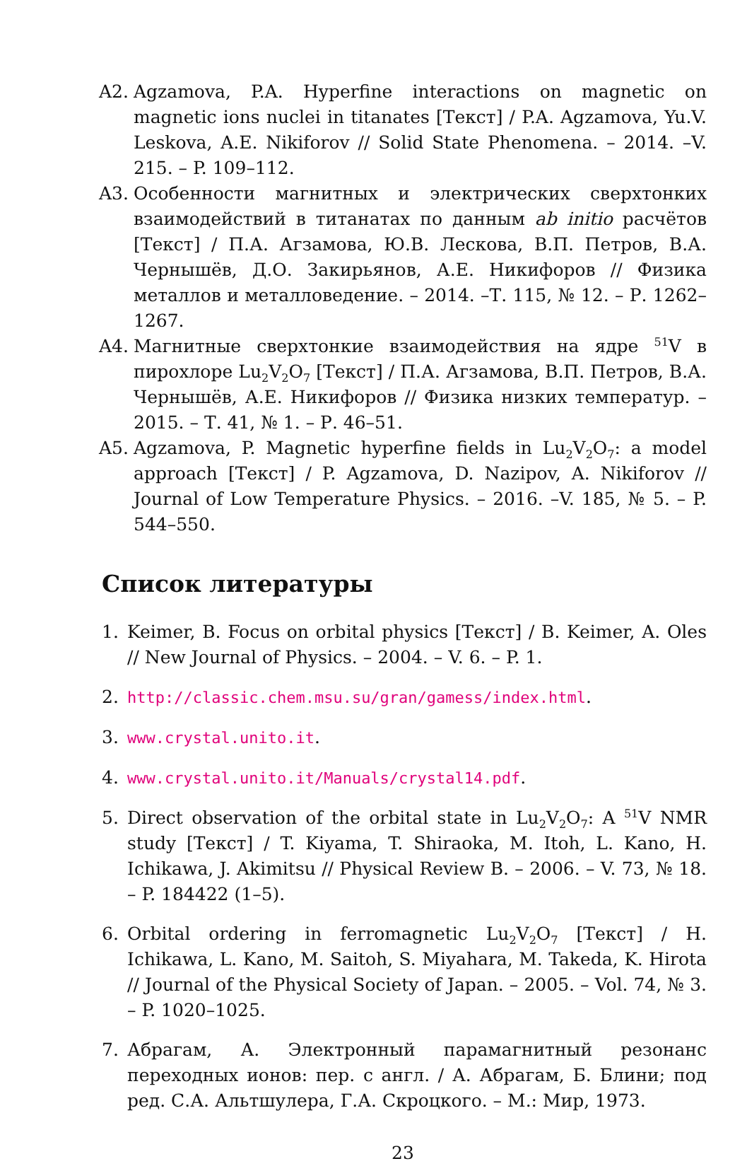A2. Agzamova, P.A. Hyperfine interactions on magnetic on magnetic ions nuclei in titanates [Текст] / P.A. Agzamova, Yu.V. Leskova, A.E. Nikiforov // Solid State Phenomena. – 2014. –V. 215. – P. 109–112.
A3. Особенности магнитных и электрических сверхтонких взаимодействий в титанатах по данным ab initio расчётов [Текст] / П.А. Агзамова, Ю.В. Лескова, В.П. Петров, В.А. Чернышёв, Д.О. Закирьянов, А.Е. Никифоров // Физика металлов и металловедение. – 2014. –Т. 115, № 12. – Р. 1262–1267.
A4. Магнитные сверхтонкие взаимодействия на ядре <sup>51</sup>V в пирохлоре Lu<sub>2</sub>V<sub>2</sub>O<sub>7</sub> [Текст] / П.А. Агзамова, В.П. Петров, В.А. Чернышёв, А.Е. Никифоров // Физика низких температур. – 2015. – Т. 41, № 1. – Р. 46–51.
A5. Agzamova, P. Magnetic hyperfine fields in Lu<sub>2</sub>V<sub>2</sub>O<sub>7</sub>: a model approach [Текст] / P. Agzamova, D. Nazipov, A. Nikiforov // Journal of Low Temperature Physics. – 2016. –V. 185, № 5. – P. 544–550.
Список литературы
1. Keimer, B. Focus on orbital physics [Текст] / B. Keimer, A. Oles // New Journal of Physics. – 2004. – V. 6. – P. 1.
2. http://classic.chem.msu.su/gran/gamess/index.html.
3. www.crystal.unito.it.
4. www.crystal.unito.it/Manuals/crystal14.pdf.
5. Direct observation of the orbital state in Lu<sub>2</sub>V<sub>2</sub>O<sub>7</sub>: A <sup>51</sup>V NMR study [Текст] / T. Kiyama, T. Shiraoka, M. Itoh, L. Kano, H. Ichikawa, J. Akimitsu // Physical Review B. – 2006. – V. 73, № 18. – P. 184422 (1–5).
6. Orbital ordering in ferromagnetic Lu<sub>2</sub>V<sub>2</sub>O<sub>7</sub> [Текст] / H. Ichikawa, L. Kano, M. Saitoh, S. Miyahara, M. Takeda, K. Hirota // Journal of the Physical Society of Japan. – 2005. – Vol. 74, № 3. – P. 1020–1025.
7. Абрагам, А. Электронный парамагнитный резонанс переходных ионов: пер. с англ. / А. Абрагам, Б. Блини; под ред. С.А. Альтшулера, Г.А. Скроцкого. – М.: Мир, 1973.
23